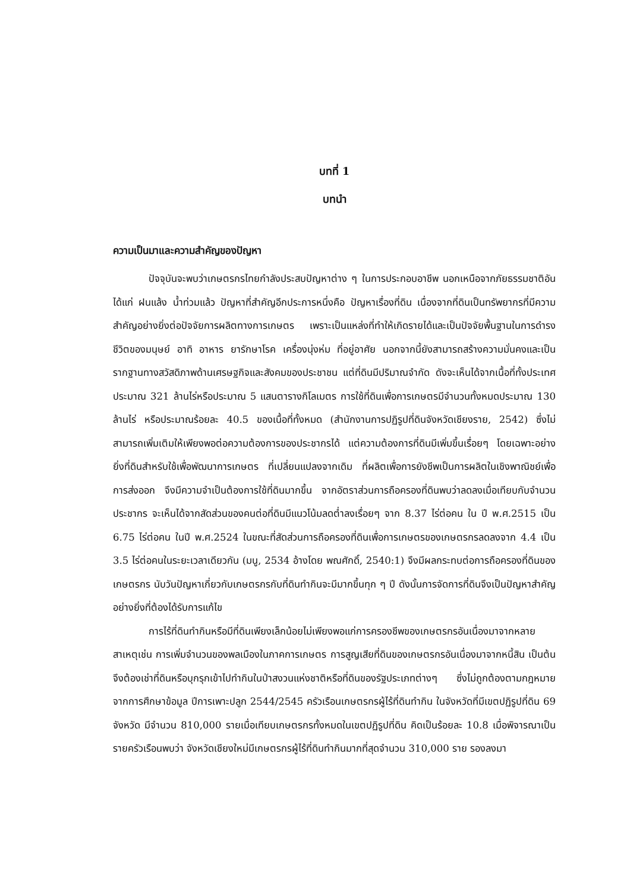บทที่ 1
บทนำ
ความเป็นมาและความสำคัญของปัญหา
ปัจจุบันจะพบว่าเกษตรกรไทยกำลังประสบปัญหาต่าง ๆ ในการประกอบอาชีพ นอกเหนือจากภัยธรรมชาติอันได้แก่ ฝนแล้ง น้ำท่วมแล้ว ปัญหาที่สำคัญอีกประการหนึ่งคือ ปัญหาเรื่องที่ดิน เนื่องจากที่ดินเป็นทรัพยากรที่มีความสำคัญอย่างยิ่งต่อปัจจัยการผลิตทางการเกษตร เพราะเป็นแหล่งที่ทำให้เกิดรายได้และเป็นปัจจัยพื้นฐานในการดำรงชีวิตของมนุษย์ อาทิ อาหาร ยารักษาโรค เครื่องนุ่งห่ม ที่อยู่อาศัย นอกจากนี้ยังสามารถสร้างความมั่นคงและเป็นรากฐานทางสวัสดิภาพด้านเศรษฐกิจและสังคมของประชาชน แต่ที่ดินมีปริมาณจำกัด ดังจะเห็นได้จากเนื้อที่ทั้งประเทศประมาณ 321 ล้านไร่หรือประมาณ 5 แสนตารางกิโลเมตร การใช้ที่ดินเพื่อการเกษตรมีจำนวนทั้งหมดประมาณ 130 ล้านไร่ หรือประมาณร้อยละ 40.5 ของเนื้อที่ทั้งหมด (สำนักงานการปฏิรูปที่ดินจังหวัดเชียงราย, 2542) ซึ่งไม่สามารถเพิ่มเติมให้เพียงพอต่อความต้องการของประชากรได้ แต่ความต้องการที่ดินมีเพิ่มขึ้นเรื่อยๆ โดยเฉพาะอย่างยิ่งที่ดินสำหรับใช้เพื่อพัฒนาการเกษตร ที่เปลี่ยนแปลงจากเดิม ที่ผลิตเพื่อการยังชีพเป็นการผลิตในเชิงพาณิชย์เพื่อการส่งออก จึงมีความจำเป็นต้องการใช้ที่ดินมากขึ้น จากอัตราส่วนการถือครองที่ดินพบว่าลดลงเมื่อเทียบกับจำนวนประชากร จะเห็นได้จากสัดส่วนของคนต่อที่ดินมีแนวโน้มลดต่ำลงเรื่อยๆ จาก 8.37 ไร่ต่อคน ใน ปี พ.ศ.2515 เป็น 6.75 ไร่ต่อคน ในปี พ.ศ.2524 ในขณะที่สัดส่วนการถือครองที่ดินเพื่อการเกษตรของเกษตรกรลดลงจาก 4.4 เป็น 3.5 ไร่ต่อคนในระยะเวลาเดียวกัน (มนู, 2534 อ้างโดย พณศักดิ์, 2540:1) จึงมีผลกระทบต่อการถือครองที่ดินของเกษตรกร นับวันปัญหาเกี่ยวกับเกษตรกรกับที่ดินทำกินจะมีมากขึ้นทุก ๆ ปี ดังนั้นการจัดการที่ดินจึงเป็นปัญหาสำคัญอย่างยิ่งที่ต้องได้รับการแก้ไข
การไร้ที่ดินทำกินหรือมีที่ดินเพียงเล็กน้อยไม่เพียงพอแก่การครองชีพของเกษตรกรอันเนื่องมาจากหลายสาเหตุเช่น การเพิ่มจำนวนของพลเมืองในภาคการเกษตร การสูญเสียที่ดินของเกษตรกรอันเนื่องมาจากหนี้สิน เป็นต้น จึงต้องเช่าที่ดินหรือบุกรุกเข้าไปทำกินในป่าสงวนแห่งชาติหรือที่ดินของรัฐประเภทต่างๆ ซึ่งไม่ถูกต้องตามกฎหมาย จากการศึกษาข้อมูล ปีการเพาะปลูก 2544/2545 ครัวเรือนเกษตรกรผู้ไร้ที่ดินทำกิน ในจังหวัดที่มีเขตปฏิรูปที่ดิน 69 จังหวัด มีจำนวน 810,000 รายเมื่อเทียบเกษตรกรทั้งหมดในเขตปฏิรูปที่ดิน คิดเป็นร้อยละ 10.8 เมื่อพิจารณาเป็นรายครัวเรือนพบว่า จังหวัดเชียงใหม่มีเกษตรกรผู้ไร้ที่ดินทำกินมากที่สุดจำนวน 310,000 ราย รองลงมา